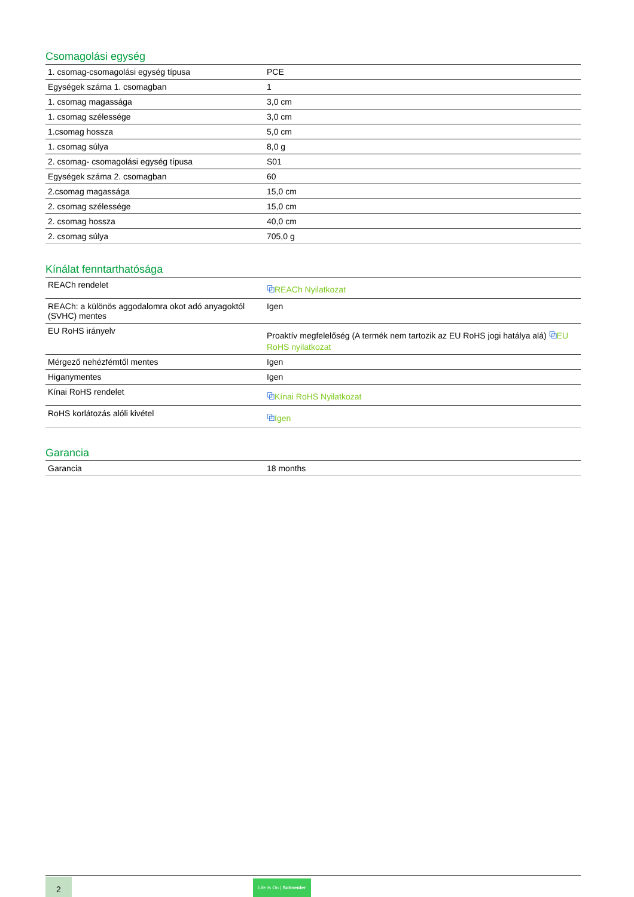Csomagolási egység
| 1. csomag-csomagolási egység típusa | PCE |
| Egységek száma 1. csomagban | 1 |
| 1. csomag magassága | 3,0 cm |
| 1. csomag szélessége | 3,0 cm |
| 1.csomag hossza | 5,0 cm |
| 1. csomag súlya | 8,0 g |
| 2. csomag- csomagolási egység típusa | S01 |
| Egységek száma 2. csomagban | 60 |
| 2.csomag magassága | 15,0 cm |
| 2. csomag szélessége | 15,0 cm |
| 2. csomag hossza | 40,0 cm |
| 2. csomag súlya | 705,0 g |
Kínálat fenntarthatósága
| REACh rendelet | ⧉ REACh Nyilatkozat |
| REACh: a különös aggodalomra okot adó anyagoktól (SVHC) mentes | Igen |
| EU RoHS irányelv | Proaktív megfelelőség (A termék nem tartozik az EU RoHS jogi hatálya alá) ⧉ EU RoHS nyilatkozat |
| Mérgező nehézfémtől mentes | Igen |
| Higanymentes | Igen |
| Kínai RoHS rendelet | ⧉ Kínai RoHS Nyilatkozat |
| RoHS korlátozás alóli kivétel | ⧉ Igen |
Garancia
| Garancia | 18 months |
2
Life Is On | Schneider